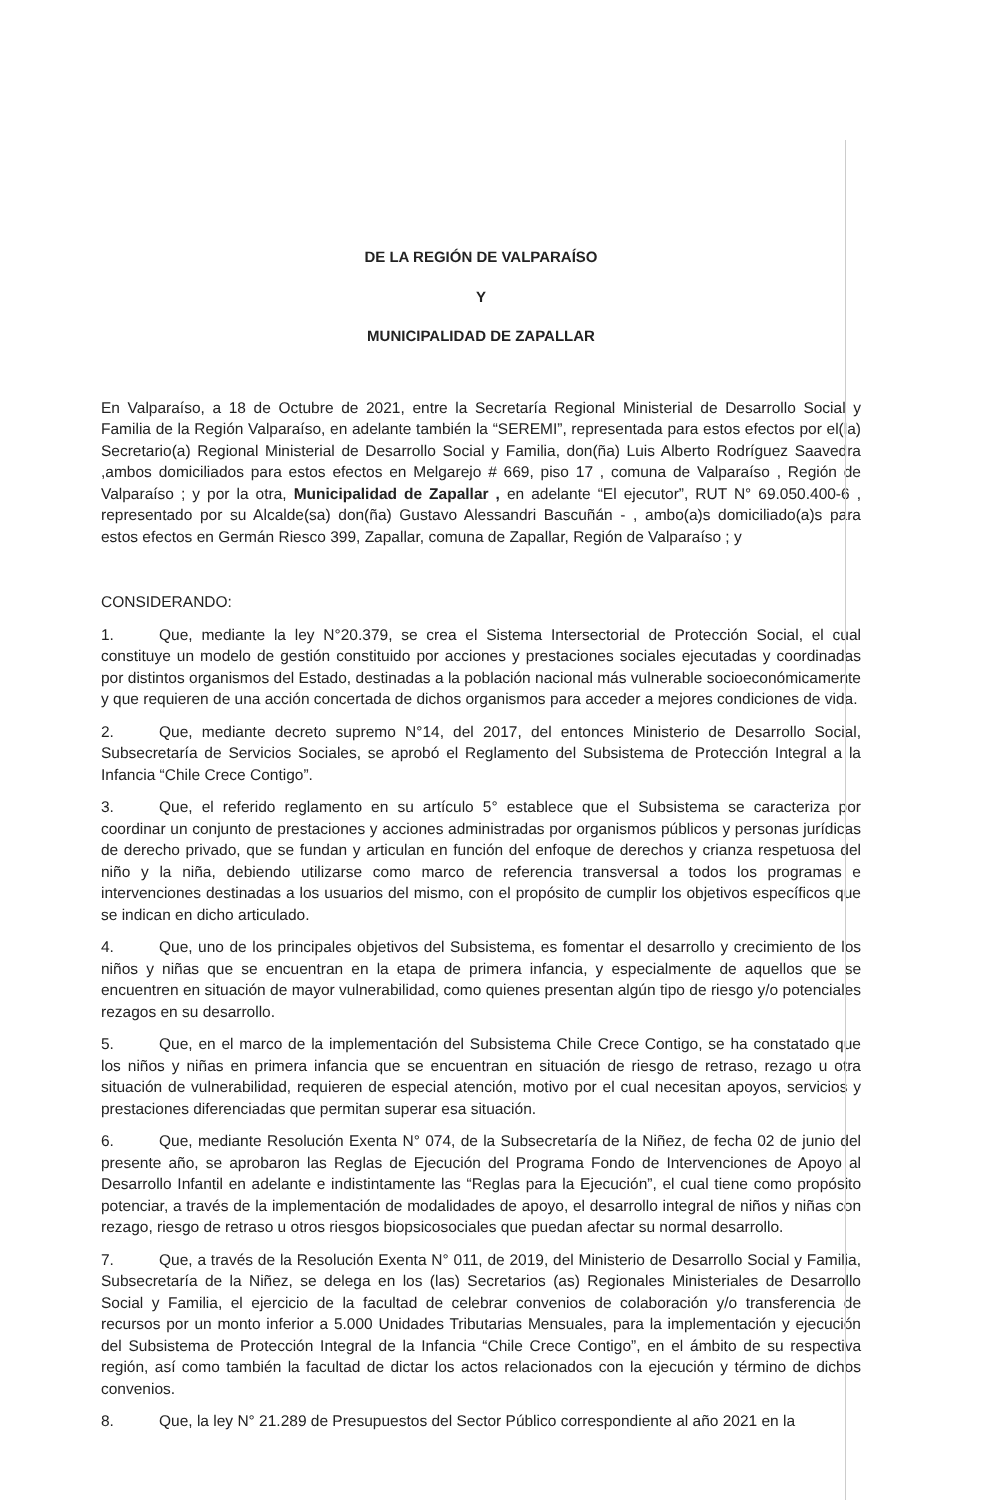DE LA REGIÓN DE VALPARAÍSO
Y
MUNICIPALIDAD DE ZAPALLAR
En Valparaíso, a 18 de Octubre de 2021, entre la Secretaría Regional Ministerial de Desarrollo Social y Familia de la Región Valparaíso, en adelante también la “SEREMI”, representada para estos efectos por el(la) Secretario(a) Regional Ministerial de Desarrollo Social y Familia, don(ña) Luis Alberto Rodríguez Saavedra ,ambos domiciliados para estos efectos en Melgarejo # 669, piso 17 , comuna de Valparaíso , Región de Valparaíso ; y por la otra, Municipalidad de Zapallar , en adelante “El ejecutor”, RUT N° 69.050.400-6 , representado por su Alcalde(sa) don(ña) Gustavo Alessandri Bascuñán - , ambo(a)s domiciliado(a)s para estos efectos en Germán Riesco 399, Zapallar, comuna de Zapallar, Región de Valparaíso ; y
CONSIDERANDO:
1. Que, mediante la ley N°20.379, se crea el Sistema Intersectorial de Protección Social, el cual constituye un modelo de gestión constituido por acciones y prestaciones sociales ejecutadas y coordinadas por distintos organismos del Estado, destinadas a la población nacional más vulnerable socioeconómicamente y que requieren de una acción concertada de dichos organismos para acceder a mejores condiciones de vida.
2. Que, mediante decreto supremo N°14, del 2017, del entonces Ministerio de Desarrollo Social, Subsecretaría de Servicios Sociales, se aprobó el Reglamento del Subsistema de Protección Integral a la Infancia “Chile Crece Contigo”.
3. Que, el referido reglamento en su artículo 5° establece que el Subsistema se caracteriza por coordinar un conjunto de prestaciones y acciones administradas por organismos públicos y personas jurídicas de derecho privado, que se fundan y articulan en función del enfoque de derechos y crianza respetuosa del niño y la niña, debiendo utilizarse como marco de referencia transversal a todos los programas e intervenciones destinadas a los usuarios del mismo, con el propósito de cumplir los objetivos específicos que se indican en dicho articulado.
4. Que, uno de los principales objetivos del Subsistema, es fomentar el desarrollo y crecimiento de los niños y niñas que se encuentran en la etapa de primera infancia, y especialmente de aquellos que se encuentren en situación de mayor vulnerabilidad, como quienes presentan algún tipo de riesgo y/o potenciales rezagos en su desarrollo.
5. Que, en el marco de la implementación del Subsistema Chile Crece Contigo, se ha constatado que los niños y niñas en primera infancia que se encuentran en situación de riesgo de retraso, rezago u otra situación de vulnerabilidad, requieren de especial atención, motivo por el cual necesitan apoyos, servicios y prestaciones diferenciadas que permitan superar esa situación.
6. Que, mediante Resolución Exenta N° 074, de la Subsecretaría de la Niñez, de fecha 02 de junio del presente año, se aprobaron las Reglas de Ejecución del Programa Fondo de Intervenciones de Apoyo al Desarrollo Infantil en adelante e indistintamente las “Reglas para la Ejecución”, el cual tiene como propósito potenciar, a través de la implementación de modalidades de apoyo, el desarrollo integral de niños y niñas con rezago, riesgo de retraso u otros riesgos biopsicosociales que puedan afectar su normal desarrollo.
7. Que, a través de la Resolución Exenta N° 011, de 2019, del Ministerio de Desarrollo Social y Familia, Subsecretaría de la Niñez, se delega en los (las) Secretarios (as) Regionales Ministeriales de Desarrollo Social y Familia, el ejercicio de la facultad de celebrar convenios de colaboración y/o transferencia de recursos por un monto inferior a 5.000 Unidades Tributarias Mensuales, para la implementación y ejecución del Subsistema de Protección Integral de la Infancia “Chile Crece Contigo”, en el ámbito de su respectiva región, así como también la facultad de dictar los actos relacionados con la ejecución y término de dichos convenios.
8. Que, la ley N° 21.289 de Presupuestos del Sector Público correspondiente al año 2021 en la